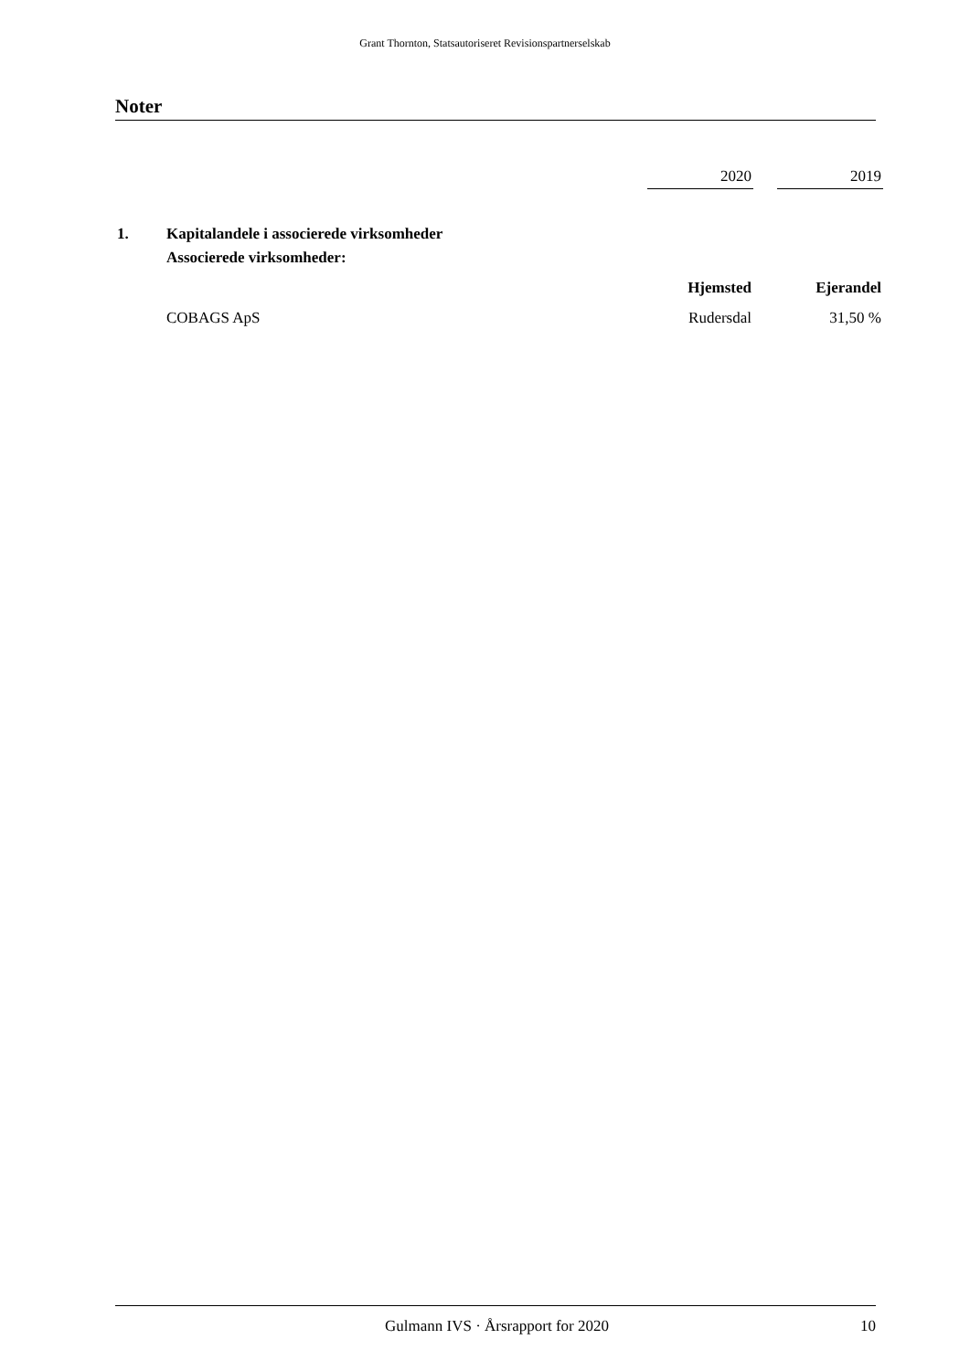Grant Thornton, Statsautoriseret Revisionspartnerselskab
Noter
| | | 2020 | | 2019 |
| 1. | Kapitalandele i associerede virksomheder | | | |
| | Associerede virksomheder: | | | |
| | | Hjemsted | | Ejerandel |
| | COBAGS ApS | Rudersdal | | 31,50 % |
Gulmann IVS · Årsrapport for 2020 10